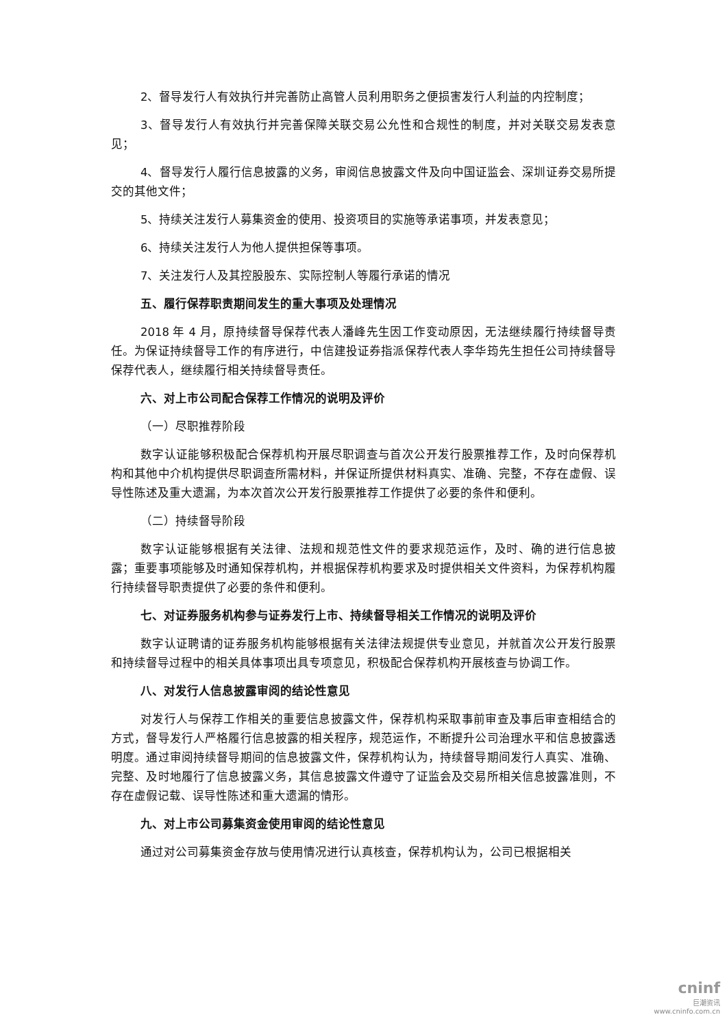2、督导发行人有效执行并完善防止高管人员利用职务之便损害发行人利益的内控制度；
3、督导发行人有效执行并完善保障关联交易公允性和合规性的制度，并对关联交易发表意见；
4、督导发行人履行信息披露的义务，审阅信息披露文件及向中国证监会、深圳证券交易所提交的其他文件；
5、持续关注发行人募集资金的使用、投资项目的实施等承诺事项，并发表意见；
6、持续关注发行人为他人提供担保等事项。
7、关注发行人及其控股股东、实际控制人等履行承诺的情况
五、履行保荐职责期间发生的重大事项及处理情况
2018 年 4 月，原持续督导保荐代表人潘峰先生因工作变动原因，无法继续履行持续督导责任。为保证持续督导工作的有序进行，中信建投证券指派保荐代表人李华筠先生担任公司持续督导保荐代表人，继续履行相关持续督导责任。
六、对上市公司配合保荐工作情况的说明及评价
（一）尽职推荐阶段
数字认证能够积极配合保荐机构开展尽职调查与首次公开发行股票推荐工作，及时向保荐机构和其他中介机构提供尽职调查所需材料，并保证所提供材料真实、准确、完整，不存在虚假、误导性陈述及重大遗漏，为本次首次公开发行股票推荐工作提供了必要的条件和便利。
（二）持续督导阶段
数字认证能够根据有关法律、法规和规范性文件的要求规范运作，及时、确的进行信息披露；重要事项能够及时通知保荐机构，并根据保荐机构要求及时提供相关文件资料，为保荐机构履行持续督导职责提供了必要的条件和便利。
七、对证券服务机构参与证券发行上市、持续督导相关工作情况的说明及评价
数字认证聘请的证券服务机构能够根据有关法律法规提供专业意见，并就首次公开发行股票和持续督导过程中的相关具体事项出具专项意见，积极配合保荐机构开展核查与协调工作。
八、对发行人信息披露审阅的结论性意见
对发行人与保荐工作相关的重要信息披露文件，保荐机构采取事前审查及事后审查相结合的方式，督导发行人严格履行信息披露的相关程序，规范运作，不断提升公司治理水平和信息披露透明度。通过审阅持续督导期间的信息披露文件，保荐机构认为，持续督导期间发行人真实、准确、完整、及时地履行了信息披露义务，其信息披露文件遵守了证监会及交易所相关信息披露准则，不存在虚假记载、误导性陈述和重大遗漏的情形。
九、对上市公司募集资金使用审阅的结论性意见
通过对公司募集资金存放与使用情况进行认真核查，保荐机构认为，公司已根据相关
cninf
巨潮资讯
www.cninfo.com.cn